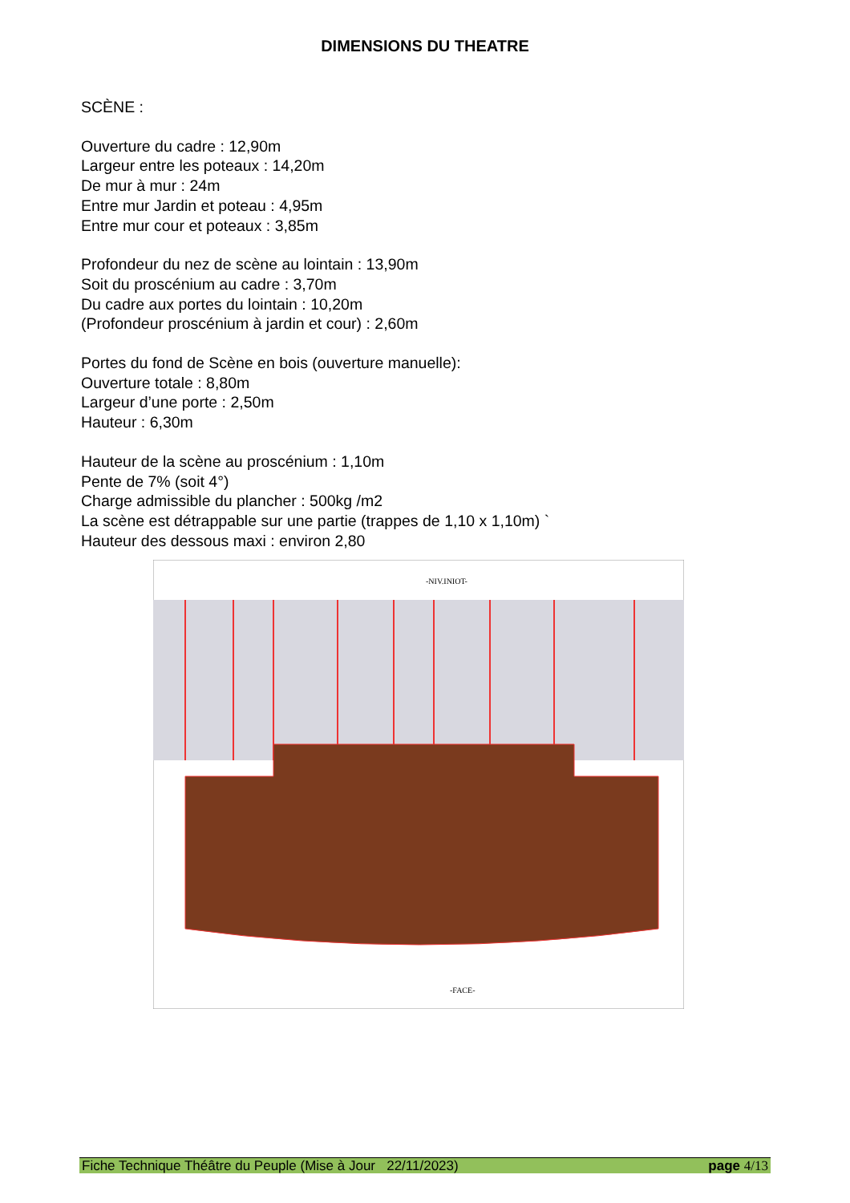DIMENSIONS DU THEATRE
SCÈNE :
Ouverture du cadre : 12,90m
Largeur entre les poteaux : 14,20m
De mur à mur : 24m
Entre mur Jardin et poteau : 4,95m
Entre mur cour et poteaux : 3,85m
Profondeur du nez de scène au lointain : 13,90m
Soit du proscénium au cadre : 3,70m
Du cadre aux portes du lointain : 10,20m
(Profondeur proscénium à jardin et cour) : 2,60m
Portes du fond de Scène en bois (ouverture manuelle):
Ouverture totale : 8,80m
Largeur d’une porte : 2,50m
Hauteur : 6,30m
Hauteur de la scène au proscénium : 1,10m
Pente de 7% (soit 4°)
Charge admissible du plancher : 500kg /m2
La scène est détrappable sur une partie (trappes de 1,10 x 1,10m) `
Hauteur des dessous maxi : environ 2,80
-NIV.INIOT-
-FACE-
Fiche Technique Théâtre du Peuple (Mise à Jour 22/11/2023) page 4/13